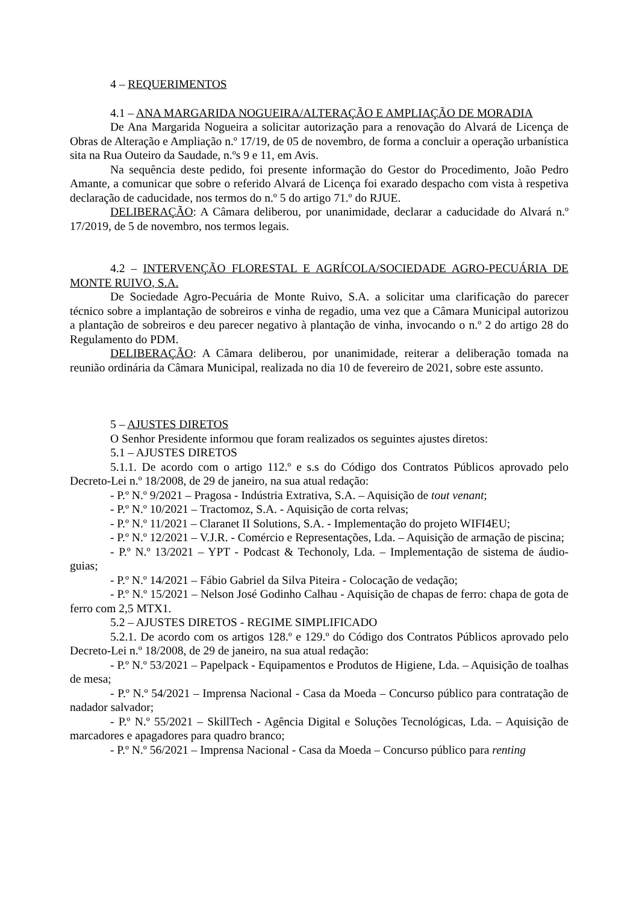4 – REQUERIMENTOS
4.1 – ANA MARGARIDA NOGUEIRA/ALTERAÇÃO E AMPLIAÇÃO DE MORADIA
De Ana Margarida Nogueira a solicitar autorização para a renovação do Alvará de Licença de Obras de Alteração e Ampliação n.º 17/19, de 05 de novembro, de forma a concluir a operação urbanística sita na Rua Outeiro da Saudade, n.ºs 9 e 11, em Avis.
Na sequência deste pedido, foi presente informação do Gestor do Procedimento, João Pedro Amante, a comunicar que sobre o referido Alvará de Licença foi exarado despacho com vista à respetiva declaração de caducidade, nos termos do n.º 5 do artigo 71.º do RJUE.
DELIBERAÇÃO: A Câmara deliberou, por unanimidade, declarar a caducidade do Alvará n.º 17/2019, de 5 de novembro, nos termos legais.
4.2 – INTERVENÇÃO FLORESTAL E AGRÍCOLA/SOCIEDADE AGRO-PECUÁRIA DE MONTE RUIVO, S.A.
De Sociedade Agro-Pecuária de Monte Ruivo, S.A. a solicitar uma clarificação do parecer técnico sobre a implantação de sobreiros e vinha de regadio, uma vez que a Câmara Municipal autorizou a plantação de sobreiros e deu parecer negativo à plantação de vinha, invocando o n.º 2 do artigo 28 do Regulamento do PDM.
DELIBERAÇÃO: A Câmara deliberou, por unanimidade, reiterar a deliberação tomada na reunião ordinária da Câmara Municipal, realizada no dia 10 de fevereiro de 2021, sobre este assunto.
5 – AJUSTES DIRETOS
O Senhor Presidente informou que foram realizados os seguintes ajustes diretos:
5.1 – AJUSTES DIRETOS
5.1.1. De acordo com o artigo 112.º e s.s do Código dos Contratos Públicos aprovado pelo Decreto-Lei n.º 18/2008, de 29 de janeiro, na sua atual redação:
- P.º N.º 9/2021 – Pragosa - Indústria Extrativa, S.A. – Aquisição de tout venant;
- P.º N.º 10/2021 – Tractomoz, S.A. - Aquisição de corta relvas;
- P.º N.º 11/2021 – Claranet II Solutions, S.A. - Implementação do projeto WIFI4EU;
- P.º N.º 12/2021 – V.J.R. - Comércio e Representações, Lda. – Aquisição de armação de piscina;
- P.º N.º 13/2021 – YPT - Podcast & Techonoly, Lda. – Implementação de sistema de áudio-guias;
- P.º N.º 14/2021 – Fábio Gabriel da Silva Piteira - Colocação de vedação;
- P.º N.º 15/2021 – Nelson José Godinho Calhau - Aquisição de chapas de ferro: chapa de gota de ferro com 2,5 MTX1.
5.2 – AJUSTES DIRETOS - REGIME SIMPLIFICADO
5.2.1. De acordo com os artigos 128.º e 129.º do Código dos Contratos Públicos aprovado pelo Decreto-Lei n.º 18/2008, de 29 de janeiro, na sua atual redação:
- P.º N.º 53/2021 – Papelpack - Equipamentos e Produtos de Higiene, Lda. – Aquisição de toalhas de mesa;
- P.º N.º 54/2021 – Imprensa Nacional - Casa da Moeda – Concurso público para contratação de nadador salvador;
- P.º N.º 55/2021 – SkillTech - Agência Digital e Soluções Tecnológicas, Lda. – Aquisição de marcadores e apagadores para quadro branco;
- P.º N.º 56/2021 – Imprensa Nacional - Casa da Moeda – Concurso público para renting